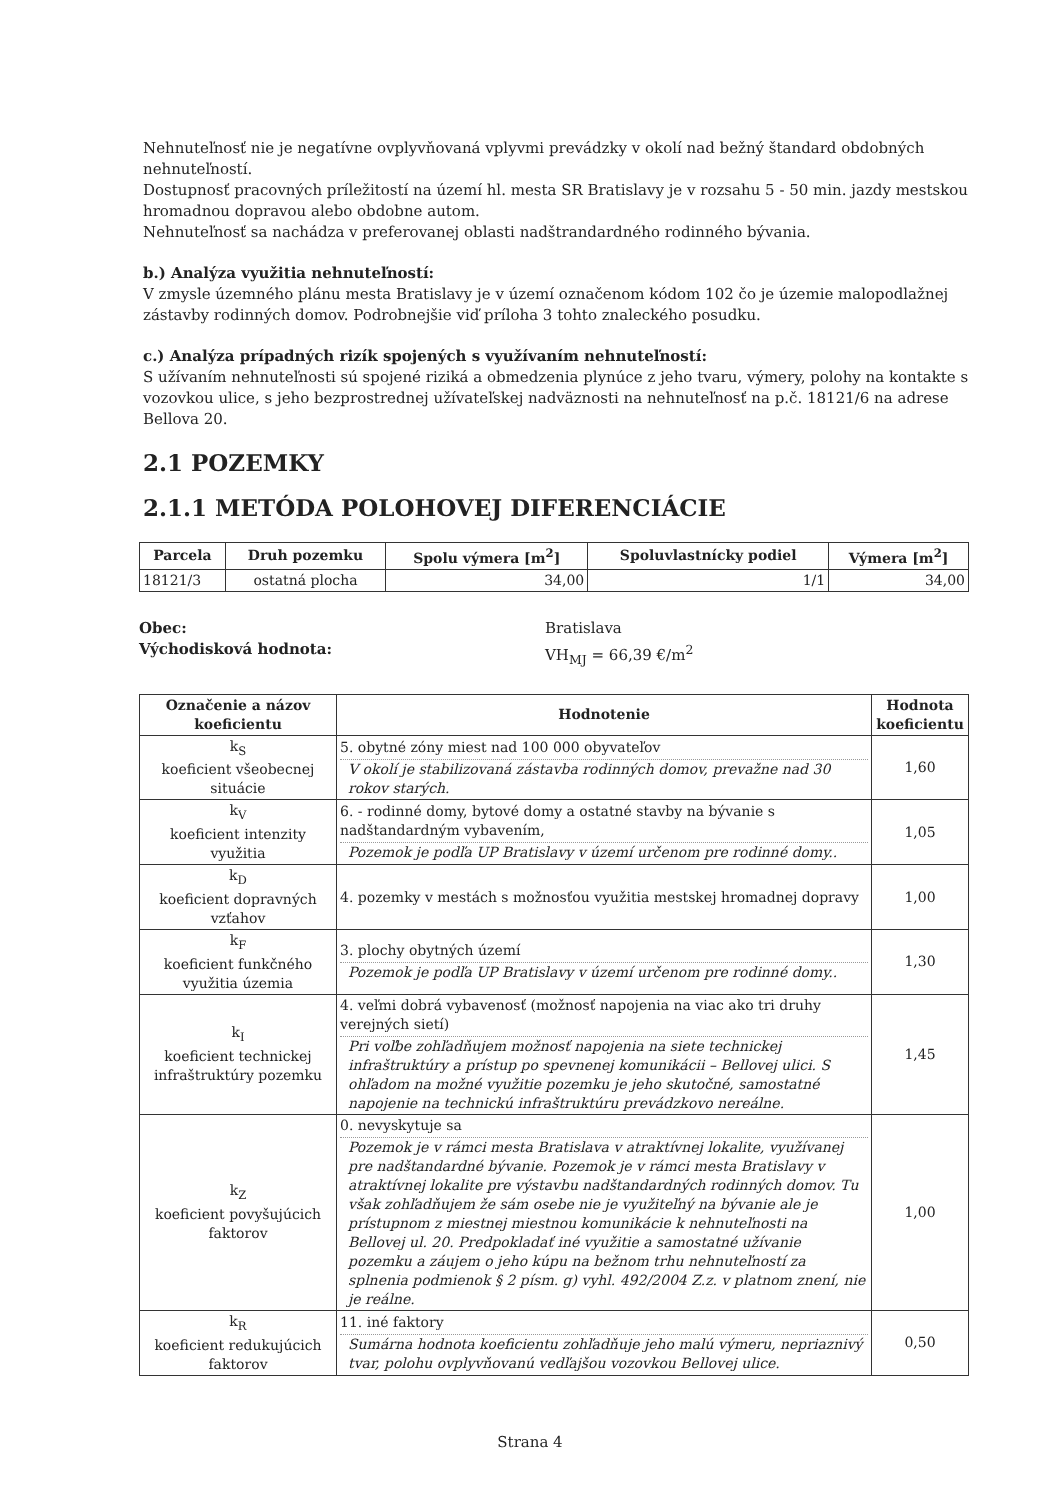Nehnuteľnosť nie je negatívne ovplyvňovaná vplyvmi prevádzky v okolí nad bežný štandard obdobných nehnuteľností.
Dostupnosť pracovných príležitostí na území hl. mesta SR Bratislavy je v rozsahu 5 - 50 min. jazdy mestskou hromadnou dopravou alebo obdobne autom.
Nehnuteľnosť sa nachádza v preferovanej oblasti nadštrandardného rodinného bývania.
b.) Analýza využitia nehnuteľností:
V zmysle územného plánu mesta Bratislavy je v území označenom kódom 102 čo je územie malopodlažnej zástavby rodinných domov. Podrobnejšie viď príloha 3 tohto znaleckého posudku.
c.) Analýza prípadných rizík spojených s využívaním nehnuteľností:
S užívaním nehnuteľnosti sú spojené riziká a obmedzenia plynúce z jeho tvaru, výmery, polohy na kontakte s vozovkou ulice, s jeho bezprostrednej užívateľskej nadväznosti na nehnuteľnosť na p.č. 18121/6 na adrese Bellova 20.
2.1 POZEMKY
2.1.1 METÓDA POLOHOVEJ DIFERENCIÁCIE
| Parcela | Druh pozemku | Spolu výmera [m<sup>2</sup>] | Spoluvlastnícky podiel | Výmera [m<sup>2</sup>] |
| --- | --- | --- | --- | --- |
| 18121/3 | ostatná plocha | 34,00 | 1/1 | 34,00 |
Obec:
Východisková hodnota:
Bratislava
VH<sub>MJ</sub> = 66,39 €/m<sup>2</sup>
| Označenie a názov koeficientu | Hodnotenie | Hodnota koeficientu |
| --- | --- | --- |
| k<sub>S</sub> koeficient všeobecnej situácie | 5. obytné zóny miest nad 100 000 obyvateľov V okolí je stabilizovaná zástavba rodinných domov, prevažne nad 30 rokov starých. | 1,60 |
| k<sub>V</sub> koeficient intenzity využitia | 6. - rodinné domy, bytové domy a ostatné stavby na bývanie s nadštandardným vybavením, Pozemok je podľa UP Bratislavy v území určenom pre rodinné domy.. | 1,05 |
| k<sub>D</sub> koeficient dopravných vzťahov | 4. pozemky v mestách s možnosťou využitia mestskej hromadnej dopravy | 1,00 |
| k<sub>F</sub> koeficient funkčného využitia územia | 3. plochy obytných území Pozemok je podľa UP Bratislavy v území určenom pre rodinné domy.. | 1,30 |
| k<sub>I</sub> koeficient technickej infraštruktúry pozemku | 4. veľmi dobrá vybavenosť (možnosť napojenia na viac ako tri druhy verejných sietí) Pri voľbe zohľadňujem možnosť napojenia na siete technickej infraštruktúry a prístup po spevnenej komunikácii – Bellovej ulici. S ohľadom na možné využitie pozemku je jeho skutočné, samostatné napojenie na technickú infraštruktúru prevádzkovo nereálne. | 1,45 |
| k<sub>Z</sub> koeficient povyšujúcich faktorov | 0. nevyskytuje sa Pozemok je v rámci mesta Bratislava v atraktívnej lokalite, využívanej pre nadštandardné bývanie. Pozemok je v rámci mesta Bratislavy v atraktívnej lokalite pre výstavbu nadštandardných rodinných domov. Tu však zohľadňujem že sám osebe nie je využiteľný na bývanie ale je prístupnom z miestnej miestnou komunikácie k nehnuteľnosti na Bellovej ul. 20. Predpokladať iné využitie a samostatné užívanie pozemku a záujem o jeho kúpu na bežnom trhu nehnuteľností za splnenia podmienok § 2 písm. g) vyhl. 492/2004 Z.z. v platnom znení, nie je reálne. | 1,00 |
| k<sub>R</sub> koeficient redukujúcich faktorov | 11. iné faktory Sumárna hodnota koeficientu zohľadňuje jeho malú výmeru, nepriaznivý tvar, polohu ovplyvňovanú vedľajšou vozovkou Bellovej ulice. | 0,50 |
Strana 4